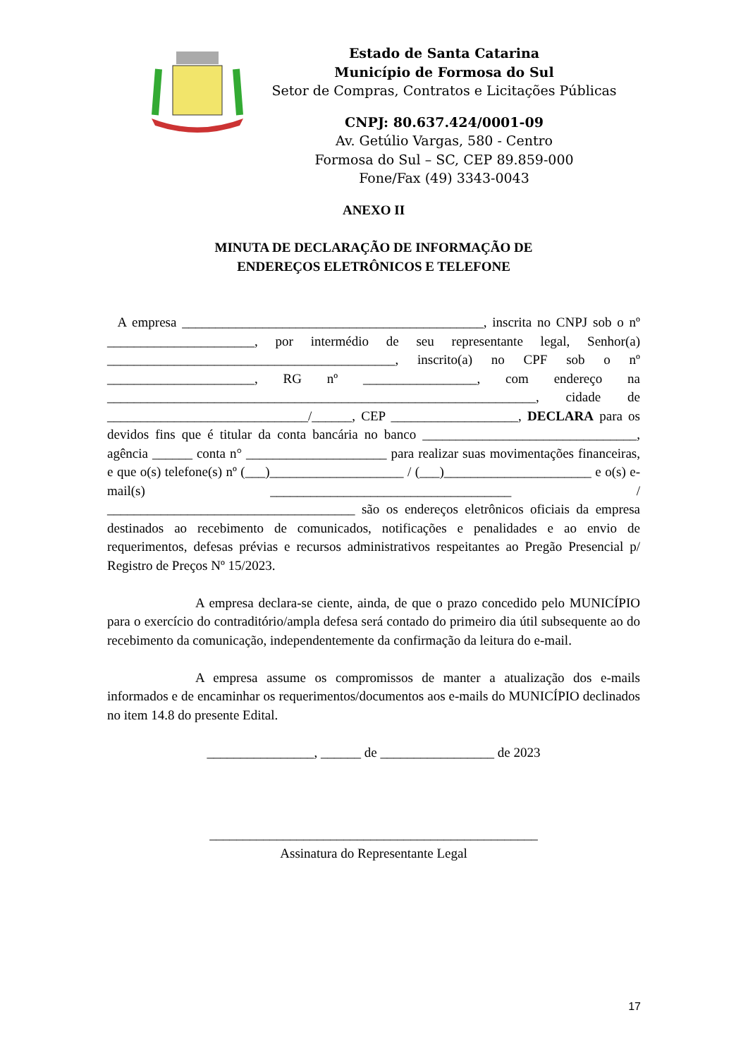Estado de Santa Catarina
Município de Formosa do Sul
Setor de Compras, Contratos e Licitações Públicas
CNPJ: 80.637.424/0001-09
Av. Getúlio Vargas, 580 - Centro
Formosa do Sul – SC, CEP 89.859-000
Fone/Fax (49) 3343-0043
ANEXO II
MINUTA DE DECLARAÇÃO DE INFORMAÇÃO DE
ENDEREÇOS ELETRÔNICOS E TELEFONE
A empresa _____________________________________________, inscrita no CNPJ sob o nº ______________________, por intermédio de seu representante legal, Senhor(a) ___________________________________________, inscrito(a) no CPF sob o nº ______________________, RG nº _________________, com endereço na ________________________________________________________________, cidade de ______________________________/______, CEP ___________________, DECLARA para os devidos fins que é titular da conta bancária no banco ________________________________, agência ______ conta n° _____________________ para realizar suas movimentações financeiras, e que o(s) telefone(s) nº (___)____________________ / (___)______________________ e o(s) e-mail(s) ____________________________________ / _____________________________________ são os endereços eletrônicos oficiais da empresa destinados ao recebimento de comunicados, notificações e penalidades e ao envio de requerimentos, defesas prévias e recursos administrativos respeitantes ao Pregão Presencial p/ Registro de Preços Nº 15/2023.
A empresa declara-se ciente, ainda, de que o prazo concedido pelo MUNICÍPIO para o exercício do contraditório/ampla defesa será contado do primeiro dia útil subsequente ao do recebimento da comunicação, independentemente da confirmação da leitura do e-mail.
A empresa assume os compromissos de manter a atualização dos e-mails informados e de encaminhar os requerimentos/documentos aos e-mails do MUNICÍPIO declinados no item 14.8 do presente Edital.
________________, ______ de _________________ de 2023
_________________________________________________
Assinatura do Representante Legal
17